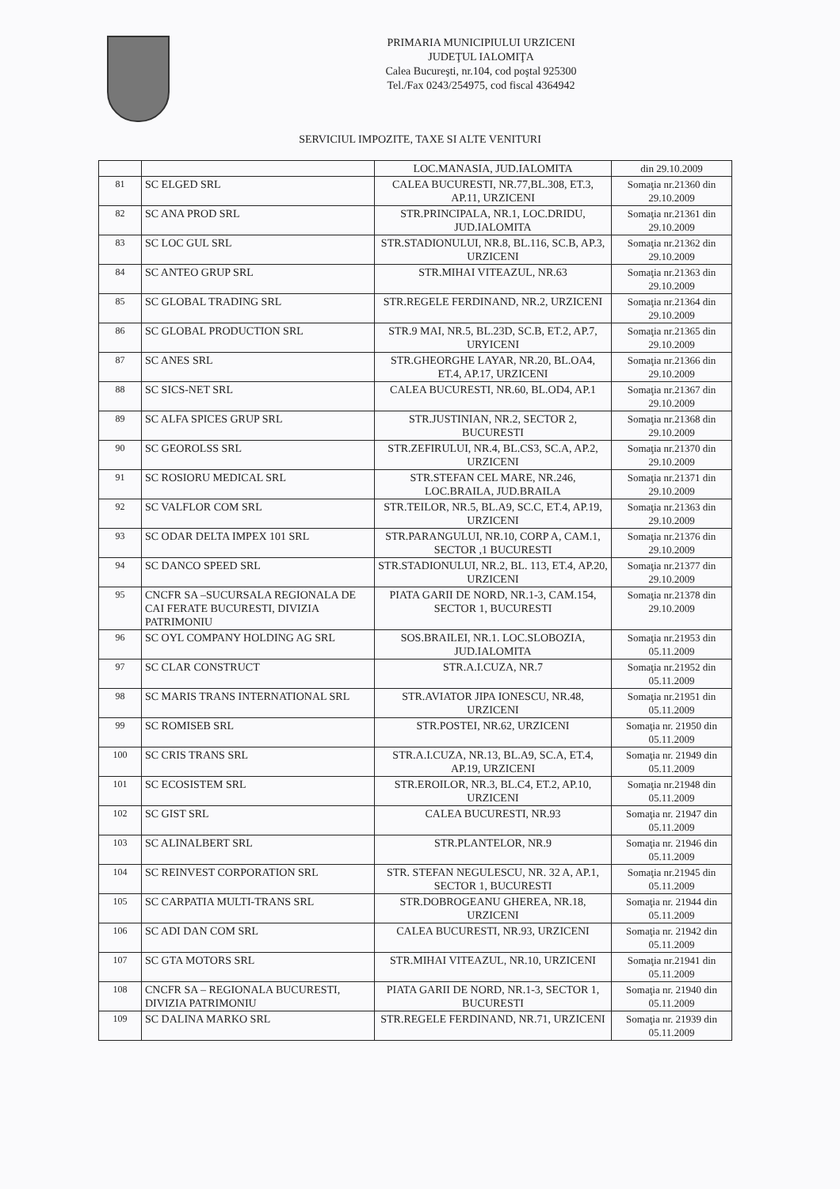PRIMARIA MUNICIPIULUI URZICENI
JUDEŢUL IALOMIŢA
Calea Bucureşti, nr.104, cod poştal 925300
Tel./Fax 0243/254975, cod fiscal 4364942
SERVICIUL IMPOZITE, TAXE SI ALTE VENITURI
| | | LOC.MANASIA, JUD.IALOMITA | din 29.10.2009 |
| 81 | SC ELGED SRL | CALEA BUCURESTI, NR.77,BL.308, ET.3, AP.11, URZICENI | Somaţia nr.21360 din 29.10.2009 |
| 82 | SC ANA PROD SRL | STR.PRINCIPALA, NR.1, LOC.DRIDU, JUD.IALOMITA | Somaţia nr.21361 din 29.10.2009 |
| 83 | SC LOC GUL SRL | STR.STADIONULUI, NR.8, BL.116, SC.B, AP.3, URZICENI | Somaţia nr.21362 din 29.10.2009 |
| 84 | SC ANTEO GRUP SRL | STR.MIHAI VITEAZUL, NR.63 | Somaţia nr.21363 din 29.10.2009 |
| 85 | SC GLOBAL TRADING SRL | STR.REGELE FERDINAND, NR.2, URZICENI | Somaţia nr.21364 din 29.10.2009 |
| 86 | SC GLOBAL PRODUCTION SRL | STR.9 MAI, NR.5, BL.23D, SC.B, ET.2, AP.7, URYICENI | Somaţia nr.21365 din 29.10.2009 |
| 87 | SC ANES SRL | STR.GHEORGHE LAYAR, NR.20, BL.OA4, ET.4, AP.17, URZICENI | Somaţia nr.21366 din 29.10.2009 |
| 88 | SC SICS-NET SRL | CALEA BUCURESTI, NR.60, BL.OD4, AP.1 | Somaţia nr.21367 din 29.10.2009 |
| 89 | SC ALFA SPICES GRUP SRL | STR.JUSTINIAN, NR.2, SECTOR 2, BUCURESTI | Somaţia nr.21368 din 29.10.2009 |
| 90 | SC GEOROLSS SRL | STR.ZEFIRULUI, NR.4, BL.CS3, SC.A, AP.2, URZICENI | Somaţia nr.21370 din 29.10.2009 |
| 91 | SC ROSIORU MEDICAL SRL | STR.STEFAN CEL MARE, NR.246, LOC.BRAILA, JUD.BRAILA | Somaţia nr.21371 din 29.10.2009 |
| 92 | SC VALFLOR COM SRL | STR.TEILOR, NR.5, BL.A9, SC.C, ET.4, AP.19, URZICENI | Somaţia nr.21363 din 29.10.2009 |
| 93 | SC ODAR DELTA IMPEX 101 SRL | STR.PARANGULUI, NR.10, CORP A, CAM.1, SECTOR ,1 BUCURESTI | Somaţia nr.21376 din 29.10.2009 |
| 94 | SC DANCO SPEED SRL | STR.STADIONULUI, NR.2, BL. 113, ET.4, AP.20, URZICENI | Somaţia nr.21377 din 29.10.2009 |
| 95 | CNCFR SA –SUCURSALA REGIONALA DE CAI FERATE BUCURESTI, DIVIZIA PATRIMONIU | PIATA GARII DE NORD, NR.1-3, CAM.154, SECTOR 1, BUCURESTI | Somaţia nr.21378 din 29.10.2009 |
| 96 | SC OYL COMPANY HOLDING AG SRL | SOS.BRAILEI, NR.1. LOC.SLOBOZIA, JUD.IALOMITA | Somaţia nr.21953 din 05.11.2009 |
| 97 | SC CLAR CONSTRUCT | STR.A.I.CUZA, NR.7 | Somaţia nr.21952 din 05.11.2009 |
| 98 | SC MARIS TRANS INTERNATIONAL SRL | STR.AVIATOR JIPA IONESCU, NR.48, URZICENI | Somaţia nr.21951 din 05.11.2009 |
| 99 | SC ROMISEB SRL | STR.POSTEI, NR.62, URZICENI | Somaţia nr. 21950 din 05.11.2009 |
| 100 | SC CRIS TRANS SRL | STR.A.I.CUZA, NR.13, BL.A9, SC.A, ET.4, AP.19, URZICENI | Somaţia nr. 21949 din 05.11.2009 |
| 101 | SC ECOSISTEM SRL | STR.EROILOR, NR.3, BL.C4, ET.2, AP.10, URZICENI | Somaţia nr.21948 din 05.11.2009 |
| 102 | SC GIST SRL | CALEA BUCURESTI, NR.93 | Somaţia nr. 21947 din 05.11.2009 |
| 103 | SC ALINALBERT SRL | STR.PLANTELOR, NR.9 | Somaţia nr. 21946 din 05.11.2009 |
| 104 | SC REINVEST CORPORATION SRL | STR. STEFAN NEGULESCU, NR. 32 A, AP.1, SECTOR 1, BUCURESTI | Somaţia nr.21945 din 05.11.2009 |
| 105 | SC CARPATIA MULTI-TRANS SRL | STR.DOBROGEANU GHEREA, NR.18, URZICENI | Somaţia nr. 21944 din 05.11.2009 |
| 106 | SC ADI DAN COM SRL | CALEA BUCURESTI, NR.93, URZICENI | Somaţia nr. 21942 din 05.11.2009 |
| 107 | SC GTA MOTORS SRL | STR.MIHAI VITEAZUL, NR.10, URZICENI | Somaţia nr.21941 din 05.11.2009 |
| 108 | CNCFR SA – REGIONALA BUCURESTI, DIVIZIA PATRIMONIU | PIATA GARII DE NORD, NR.1-3, SECTOR 1, BUCURESTI | Somaţia nr. 21940 din 05.11.2009 |
| 109 | SC DALINA MARKO SRL | STR.REGELE FERDINAND, NR.71, URZICENI | Somaţia nr. 21939 din 05.11.2009 |